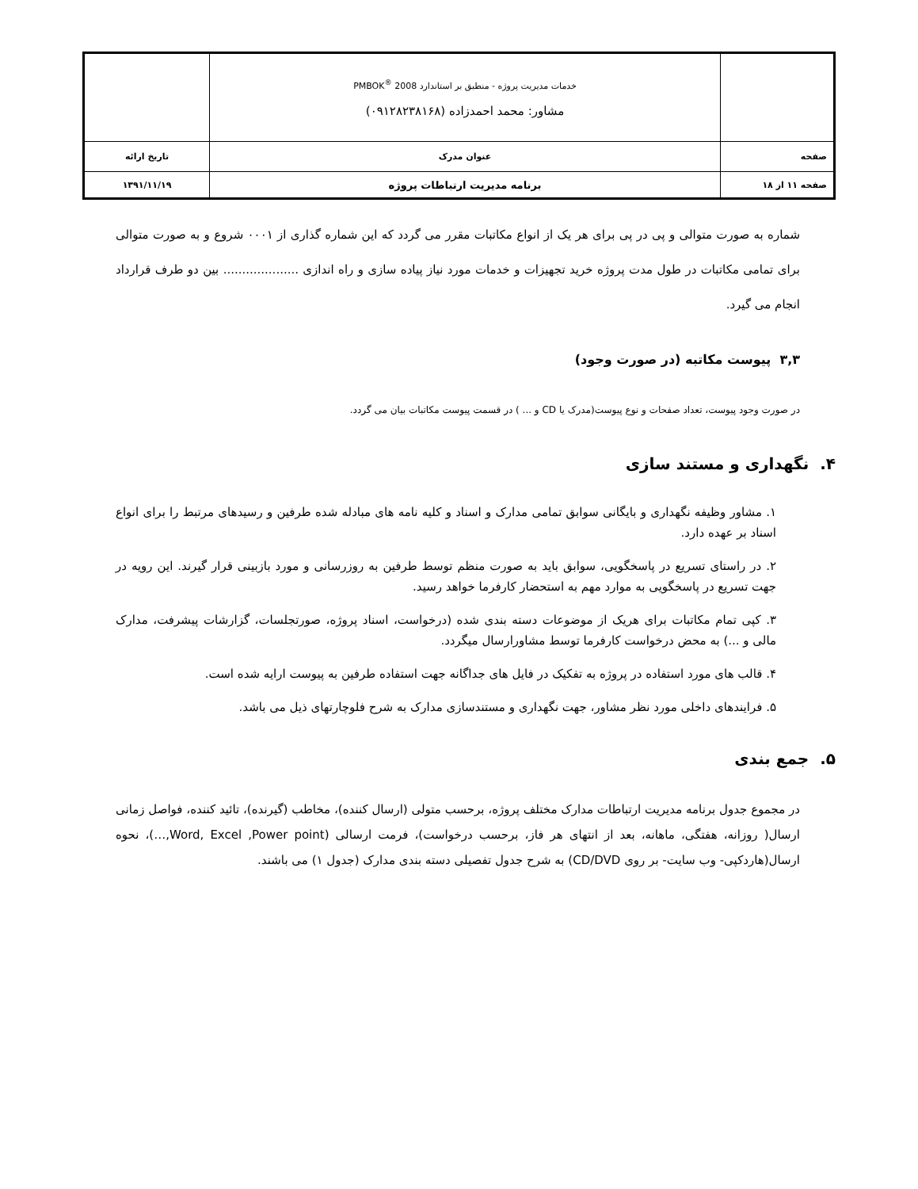| | خدمات مدیریت پروژه - منطبق بر استاندارد PMBOK<sup>®</sup> 2008 مشاور: محمد احمدزاده (۰۹۱۲۸۲۳۸۱۶۸) | |
| صفحه | عنوان مدرک | تاریخ ارائه |
| صفحه ۱۱ از ۱۸ | برنامه مدیریت ارتباطات پروژه | ۱۳۹۱/۱۱/۱۹ |
شماره به صورت متوالی و پی در پی برای هر یک از انواع مکاتبات مقرر می گردد که این شماره گذاری از ۰۰۰۱ شروع و به صورت متوالی برای تمامی مکاتبات در طول مدت پروژه خرید تجهیزات و خدمات مورد نیاز پیاده سازی و راه اندازی .................... بین دو طرف قرارداد انجام می گیرد.
۳,۳ پیوست مکاتبه (در صورت وجود)
در صورت وجود پیوست، تعداد صفحات و نوع پیوست(مدرک یا CD و ... ) در قسمت پیوست مکاتبات بیان می گردد.
۴. نگهداری و مستند سازی
۱. مشاور وظیفه نگهداری و بایگانی سوابق تمامی مدارک و اسناد و کلیه نامه های مبادله شده طرفین و رسیدهای مرتبط را برای انواع اسناد بر عهده دارد.
۲. در راستای تسریع در پاسخگویی، سوابق باید به صورت منظم توسط طرفین به روزرسانی و مورد بازبینی قرار گیرند. این رویه در جهت تسریع در پاسخگویی به موارد مهم به استحضار کارفرما خواهد رسید.
۳. کپی تمام مکاتبات برای هریک از موضوعات دسته بندی شده (درخواست، اسناد پروژه، صورتجلسات، گزارشات پیشرفت، مدارک مالی و ...) به محض درخواست کارفرما توسط مشاورارسال میگردد.
۴. قالب های مورد استفاده در پروژه به تفکیک در فایل های جداگانه جهت استفاده طرفین به پیوست ارایه شده است.
۵. فرایندهای داخلی مورد نظر مشاور، جهت نگهداری و مستندسازی مدارک به شرح فلوچارتهای ذیل می باشد.
۵. جمع بندی
در مجموع جدول برنامه مدیریت ارتباطات مدارک مختلف پروژه، برحسب متولی (ارسال کننده)، مخاطب (گیرنده)، تائید کننده، فواصل زمانی ارسال( روزانه، هفتگی، ماهانه، بعد از انتهای هر فاز، برحسب درخواست)، فرمت ارسالی (Word, Excel ,Power point,…)، نحوه ارسال(هاردکپی- وب سایت- بر روی CD/DVD) به شرح جدول تفصیلی دسته بندی مدارک (جدول ۱) می باشند.